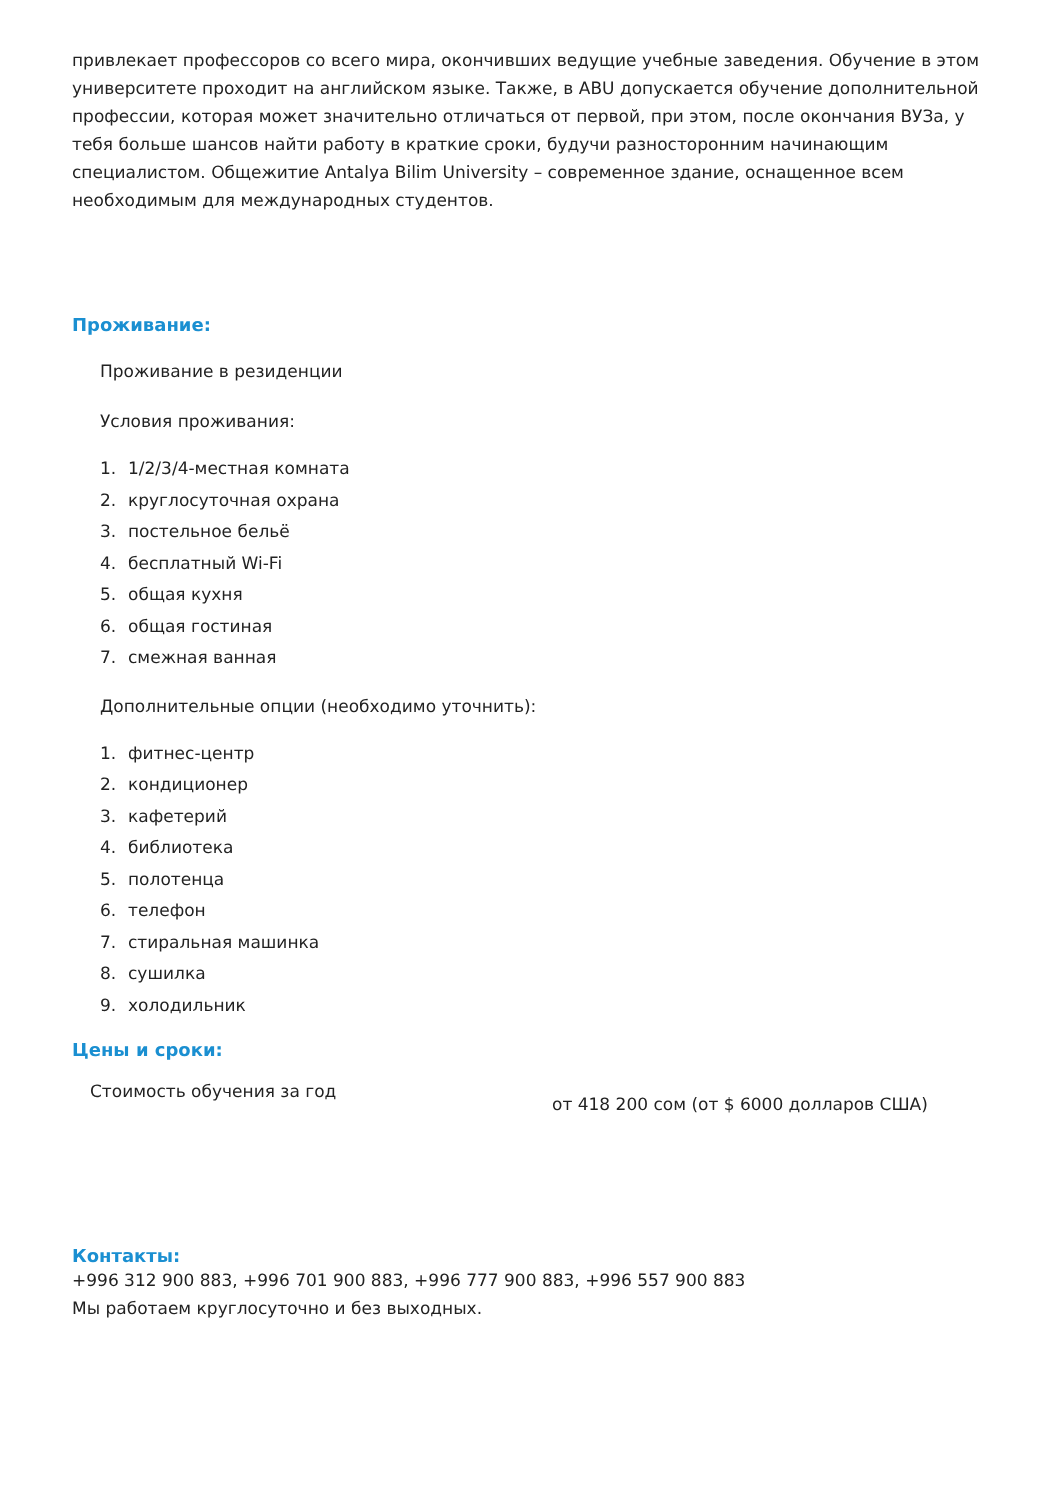привлекает профессоров со всего мира, окончивших ведущие учебные заведения. Обучение в этом университете проходит на английском языке. Также, в ABU допускается обучение дополнительной профессии, которая может значительно отличаться от первой, при этом, после окончания ВУЗа, у тебя больше шансов найти работу в краткие сроки, будучи разносторонним начинающим специалистом. Общежитие Antalya Bilim University – современное здание, оснащенное всем необходимым для международных студентов.
Проживание:
Проживание в резиденции
Условия проживания:
1. 1/2/3/4-местная комната
2. круглосуточная охрана
3. постельное бельё
4. бесплатный Wi-Fi
5. общая кухня
6. общая гостиная
7. смежная ванная
Дополнительные опции (необходимо уточнить):
1. фитнес-центр
2. кондиционер
3. кафетерий
4. библиотека
5. полотенца
6. телефон
7. стиральная машинка
8. сушилка
9. холодильник
Цены и сроки:
| Стоимость обучения за год | от 418 200 сом (от $ 6000 долларов США) |
Контакты:
+996 312 900 883, +996 701 900 883, +996 777 900 883, +996 557 900 883
Мы работаем круглосуточно и без выходных.